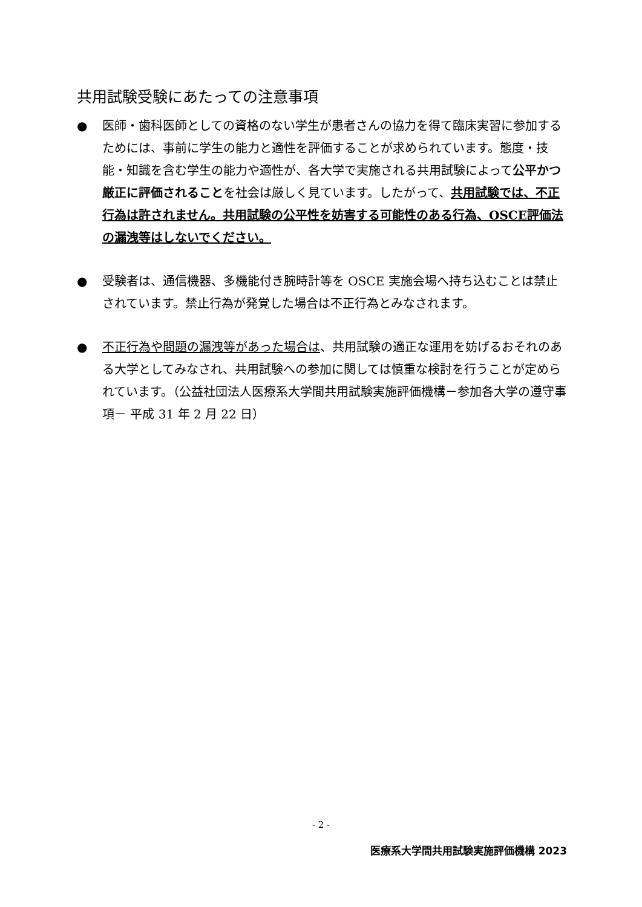共用試験受験にあたっての注意事項
● 医師・歯科医師としての資格のない学生が患者さんの協力を得て臨床実習に参加するためには、事前に学生の能力と適性を評価することが求められています。態度・技能・知識を含む学生の能力や適性が、各大学で実施される共用試験によって公平かつ厳正に評価されることを社会は厳しく見ています。したがって、共用試験では、不正行為は許されません。共用試験の公平性を妨害する可能性のある行為、OSCE評価法の漏洩等はしないでください。
● 受験者は、通信機器、多機能付き腕時計等を OSCE 実施会場へ持ち込むことは禁止されています。禁止行為が発覚した場合は不正行為とみなされます。
● 不正行為や問題の漏洩等があった場合は、共用試験の適正な運用を妨げるおそれのある大学としてみなされ、共用試験への参加に関しては慎重な検討を行うことが定められています。（公益社団法人医療系大学間共用試験実施評価機構－参加各大学の遵守事項－ 平成 31 年 2 月 22 日）
- 2 -
医療系大学間共用試験実施評価機構 2023